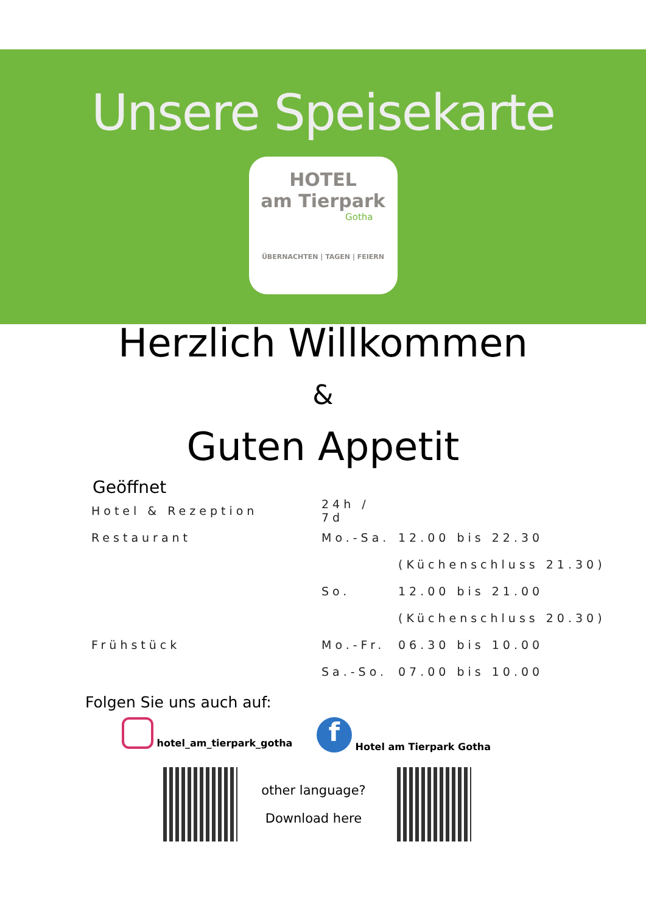Unsere Speisekarte
HOTEL
am Tierpark
Gotha
ÜBERNACHTEN | TAGEN | FEIERN
Herzlich Willkommen
&
Guten Appetit
Geöffnet
| Hotel & Rezeption | 24h / 7d | |
| Restaurant | Mo.-Sa. | 12.00 bis 22.30 |
| | | (Küchenschluss 21.30) |
| | So. | 12.00 bis 21.00 |
| | | (Küchenschluss 20.30) |
| Frühstück | Mo.-Fr. | 06.30 bis 10.00 |
| | Sa.-So. | 07.00 bis 10.00 |
Folgen Sie uns auch auf:
hotel_am_tierpark_gotha
f Hotel am Tierpark Gotha
other language?
Download here